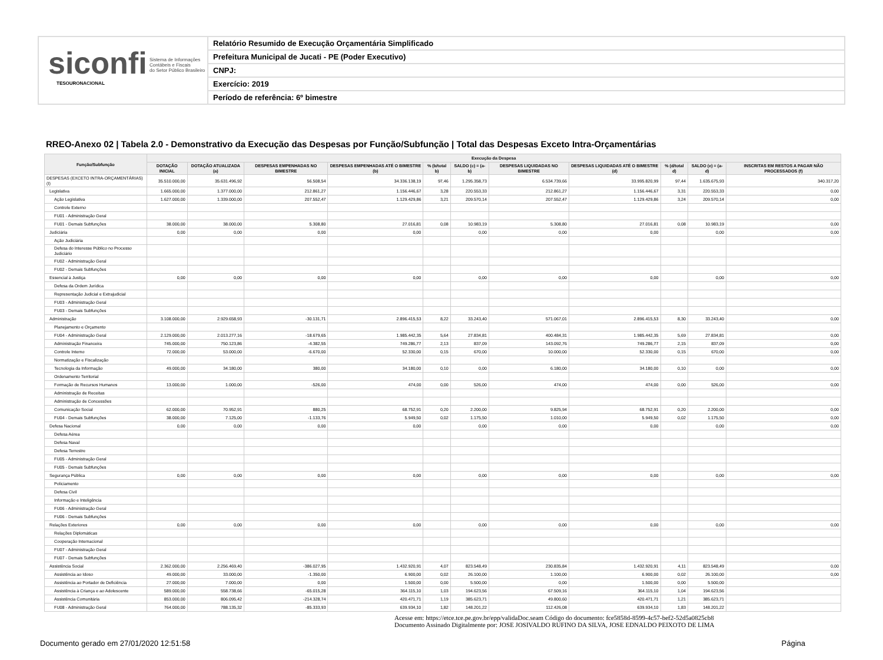siconfi Sistema de Informações
Contábeis e Fiscais
do Setor Público Brasileiro
TESOURONACIONAL
Relatório Resumido de Execução Orçamentária Simplificado
Prefeitura Municipal de Jucati - PE (Poder Executivo)
CNPJ:
Exercício: 2019
Período de referência: 6º bimestre
RREO-Anexo 02 | Tabela 2.0 - Demonstrativo da Execução das Despesas por Função/Subfunção | Total das Despesas Exceto Intra-Orçamentárias
| Função/Subfunção | Execução da Despesa | | | | | | | | | | |
| --- | --- | --- | --- | --- | --- | --- | --- | --- | --- | --- | --- |
| | DOTAÇÃO INICIAL | DOTAÇÃO ATUALIZADA (a) | DESPESAS EMPENHADAS NO BIMESTRE | DESPESAS EMPENHADAS ATÉ O BIMESTRE (b) | % (b/total b) | SALDO (c) = (a-b) | DESPESAS LIQUIDADAS NO BIMESTRE | DESPESAS LIQUIDADAS ATÉ O BIMESTRE (d) | % (d/total d) | SALDO (e) = (a-d) | INSCRITAS EM RESTOS A PAGAR NÃO PROCESSADOS (f) |
| DESPESAS (EXCETO INTRA-ORÇAMENTÁRIAS) (I) | 35.510.000,00 | 35.631.496,92 | 56.508,54 | 34.336.138,19 | 97,46 | 1.295.358,73 | 6.534.739,66 | 33.995.820,99 | 97,44 | 1.635.675,93 | 340.317,20 |
| Legislativa | 1.665.000,00 | 1.377.000,00 | 212.861,27 | 1.156.446,67 | 3,28 | 220.553,33 | 212.861,27 | 1.156.446,67 | 3,31 | 220.553,33 | 0,00 |
| Ação Legislativa | 1.627.000,00 | 1.339.000,00 | 207.552,47 | 1.129.429,86 | 3,21 | 209.570,14 | 207.552,47 | 1.129.429,86 | 3,24 | 209.570,14 | 0,00 |
| Controle Externo | | | | | | | | | | | |
| FU01 - Administração Geral | | | | | | | | | | | |
| FU01 - Demais Subfunções | 38.000,00 | 38.000,00 | 5.308,80 | 27.016,81 | 0,08 | 10.983,19 | 5.308,80 | 27.016,81 | 0,08 | 10.983,19 | 0,00 |
| Judiciária | 0,00 | 0,00 | 0,00 | 0,00 | | 0,00 | 0,00 | 0,00 | | 0,00 | 0,00 |
| Ação Judiciária | | | | | | | | | | | |
| Defesa do Interesse Público no Processo Judiciário | | | | | | | | | | | |
| FU02 - Administração Geral | | | | | | | | | | | |
| FU02 - Demais Subfunções | | | | | | | | | | | |
| Essencial à Justiça | 0,00 | 0,00 | 0,00 | 0,00 | | 0,00 | 0,00 | 0,00 | | 0,00 | 0,00 |
| Defesa da Ordem Jurídica | | | | | | | | | | | |
| Representação Judicial e Extrajudicial | | | | | | | | | | | |
| FU03 - Administração Geral | | | | | | | | | | | |
| FU03 - Demais Subfunções | | | | | | | | | | | |
| Administração | 3.108.000,00 | 2.929.658,93 | -30.131,71 | 2.896.415,53 | 8,22 | 33.243,40 | 571.067,01 | 2.896.415,53 | 8,30 | 33.243,40 | 0,00 |
| Planejamento e Orçamento | | | | | | | | | | | |
| FU04 - Administração Geral | 2.129.000,00 | 2.013.277,16 | -18.679,65 | 1.985.442,35 | 5,64 | 27.834,81 | 400.484,31 | 1.985.442,35 | 5,69 | 27.834,81 | 0,00 |
| Administração Financeira | 745.000,00 | 750.123,86 | -4.382,55 | 749.286,77 | 2,13 | 837,09 | 143.092,76 | 749.286,77 | 2,15 | 837,09 | 0,00 |
| Controle Interno | 72.000,00 | 53.000,00 | -6.670,00 | 52.330,00 | 0,15 | 670,00 | 10.000,00 | 52.330,00 | 0,15 | 670,00 | 0,00 |
| Normatização e Fiscalização | | | | | | | | | | | |
| Tecnologia da Informação | 49.000,00 | 34.180,00 | 380,00 | 34.180,00 | 0,10 | 0,00 | 6.180,00 | 34.180,00 | 0,10 | 0,00 | 0,00 |
| Ordenamento Territorial | | | | | | | | | | | |
| Formação de Recursos Humanos | 13.000,00 | 1.000,00 | -526,00 | 474,00 | 0,00 | 526,00 | 474,00 | 474,00 | 0,00 | 526,00 | 0,00 |
| Administração de Receitas | | | | | | | | | | | |
| Administração de Concessões | | | | | | | | | | | |
| Comunicação Social | 62.000,00 | 70.952,91 | 880,25 | 68.752,91 | 0,20 | 2.200,00 | 9.825,94 | 68.752,91 | 0,20 | 2.200,00 | 0,00 |
| FU04 - Demais Subfunções | 38.000,00 | 7.125,00 | -1.133,76 | 5.949,50 | 0,02 | 1.175,50 | 1.010,00 | 5.949,50 | 0,02 | 1.175,50 | 0,00 |
| Defesa Nacional | 0,00 | 0,00 | 0,00 | 0,00 | | 0,00 | 0,00 | 0,00 | | 0,00 | 0,00 |
| Defesa Aérea | | | | | | | | | | | |
| Defesa Naval | | | | | | | | | | | |
| Defesa Terrestre | | | | | | | | | | | |
| FU05 - Administração Geral | | | | | | | | | | | |
| FU05 - Demais Subfunções | | | | | | | | | | | |
| Segurança Pública | 0,00 | 0,00 | 0,00 | 0,00 | | 0,00 | 0,00 | 0,00 | | 0,00 | 0,00 |
| Policiamento | | | | | | | | | | | |
| Defesa Civil | | | | | | | | | | | |
| Informação e Inteligência | | | | | | | | | | | |
| FU06 - Administração Geral | | | | | | | | | | | |
| FU06 - Demais Subfunções | | | | | | | | | | | |
| Relações Exteriores | 0,00 | 0,00 | 0,00 | 0,00 | | 0,00 | 0,00 | 0,00 | | 0,00 | 0,00 |
| Relações Diplomáticas | | | | | | | | | | | |
| Cooperação Internacional | | | | | | | | | | | |
| FU07 - Administração Geral | | | | | | | | | | | |
| FU07 - Demais Subfunções | | | | | | | | | | | |
| Assistência Social | 2.362.000,00 | 2.256.469,40 | -386.027,95 | 1.432.920,91 | 4,07 | 823.548,49 | 230.835,84 | 1.432.920,91 | 4,11 | 823.548,49 | 0,00 |
| Assistência ao Idoso | 49.000,00 | 33.000,00 | -1.350,00 | 6.900,00 | 0,02 | 26.100,00 | 1.100,00 | 6.900,00 | 0,02 | 26.100,00 | 0,00 |
| Assistência ao Portador de Deficiência | 27.000,00 | 7.000,00 | 0,00 | 1.500,00 | 0,00 | 5.500,00 | 0,00 | 1.500,00 | 0,00 | 5.500,00 | |
| Assistência à Criança e ao Adolescente | 589.000,00 | 558.738,66 | -65.015,28 | 364.115,10 | 1,03 | 194.623,56 | 67.509,16 | 364.115,10 | 1,04 | 194.623,56 | |
| Assistência Comunitária | 853.000,00 | 806.095,42 | -214.328,74 | 420.471,71 | 1,19 | 385.623,71 | 49.800,60 | 420.471,71 | 1,21 | 385.623,71 | |
| FU08 - Administração Geral | 764.000,00 | 788.135,32 | -85.333,93 | 639.934,10 | 1,82 | 148.201,22 | 112.426,08 | 639.934,10 | 1,83 | 148.201,22 | |
Acesse em: https://etce.tce.pe.gov.br/epp/validaDoc.seam Código do documento: fce5858d-8599-4c57-bef2-52d5a0825cb8
Documento Assinado Digitalmente por: JOSE JOSIVALDO RUFINO DA SILVA, JOSE EDNALDO PEIXOTO DE LIMA
Documento gerado em 27/01/2020 12:51:58 Página